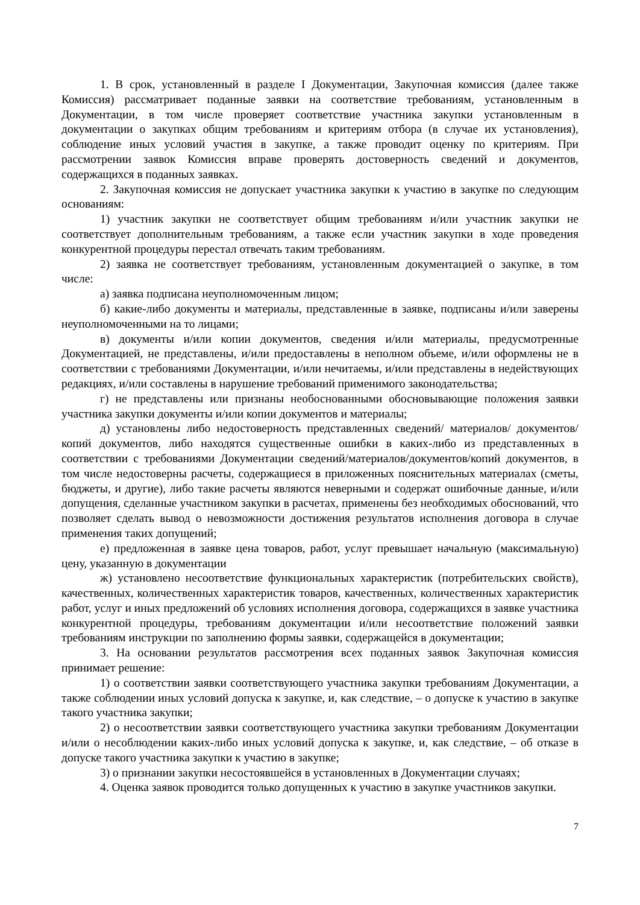1. В срок, установленный в разделе I Документации, Закупочная комиссия (далее также Комиссия) рассматривает поданные заявки на соответствие требованиям, установленным в Документации, в том числе проверяет соответствие участника закупки установленным в документации о закупках общим требованиям и критериям отбора (в случае их установления), соблюдение иных условий участия в закупке, а также проводит оценку по критериям. При рассмотрении заявок Комиссия вправе проверять достоверность сведений и документов, содержащихся в поданных заявках.
2. Закупочная комиссия не допускает участника закупки к участию в закупке по следующим основаниям:
1) участник закупки не соответствует общим требованиям и/или участник закупки не соответствует дополнительным требованиям, а также если участник закупки в ходе проведения конкурентной процедуры перестал отвечать таким требованиям.
2) заявка не соответствует требованиям, установленным документацией о закупке, в том числе:
а) заявка подписана неуполномоченным лицом;
б) какие-либо документы и материалы, представленные в заявке, подписаны и/или заверены неуполномоченными на то лицами;
в) документы и/или копии документов, сведения и/или материалы, предусмотренные Документацией, не представлены, и/или предоставлены в неполном объеме, и/или оформлены не в соответствии с требованиями Документации, и/или нечитаемы, и/или представлены в недействующих редакциях, и/или составлены в нарушение требований применимого законодательства;
г) не представлены или признаны необоснованными обосновывающие положения заявки участника закупки документы и/или копии документов и материалы;
д) установлены либо недостоверность представленных сведений/ материалов/ документов/ копий документов, либо находятся существенные ошибки в каких-либо из представленных в соответствии с требованиями Документации сведений/материалов/документов/копий документов, в том числе недостоверны расчеты, содержащиеся в приложенных пояснительных материалах (сметы, бюджеты, и другие), либо такие расчеты являются неверными и содержат ошибочные данные, и/или допущения, сделанные участником закупки в расчетах, применены без необходимых обоснований, что позволяет сделать вывод о невозможности достижения результатов исполнения договора в случае применения таких допущений;
е) предложенная в заявке цена товаров, работ, услуг превышает начальную (максимальную) цену, указанную в документации
ж) установлено несоответствие функциональных характеристик (потребительских свойств), качественных, количественных характеристик товаров, качественных, количественных характеристик работ, услуг и иных предложений об условиях исполнения договора, содержащихся в заявке участника конкурентной процедуры, требованиям документации и/или несоответствие положений заявки требованиям инструкции по заполнению формы заявки, содержащейся в документации;
3. На основании результатов рассмотрения всех поданных заявок Закупочная комиссия принимает решение:
1) о соответствии заявки соответствующего участника закупки требованиям Документации, а также соблюдении иных условий допуска к закупке, и, как следствие, – о допуске к участию в закупке такого участника закупки;
2) о несоответствии заявки соответствующего участника закупки требованиям Документации и/или о несоблюдении каких-либо иных условий допуска к закупке, и, как следствие, – об отказе в допуске такого участника закупки к участию в закупке;
3) о признании закупки несостоявшейся в установленных в Документации случаях;
4. Оценка заявок проводится только допущенных к участию в закупке участников закупки.
7